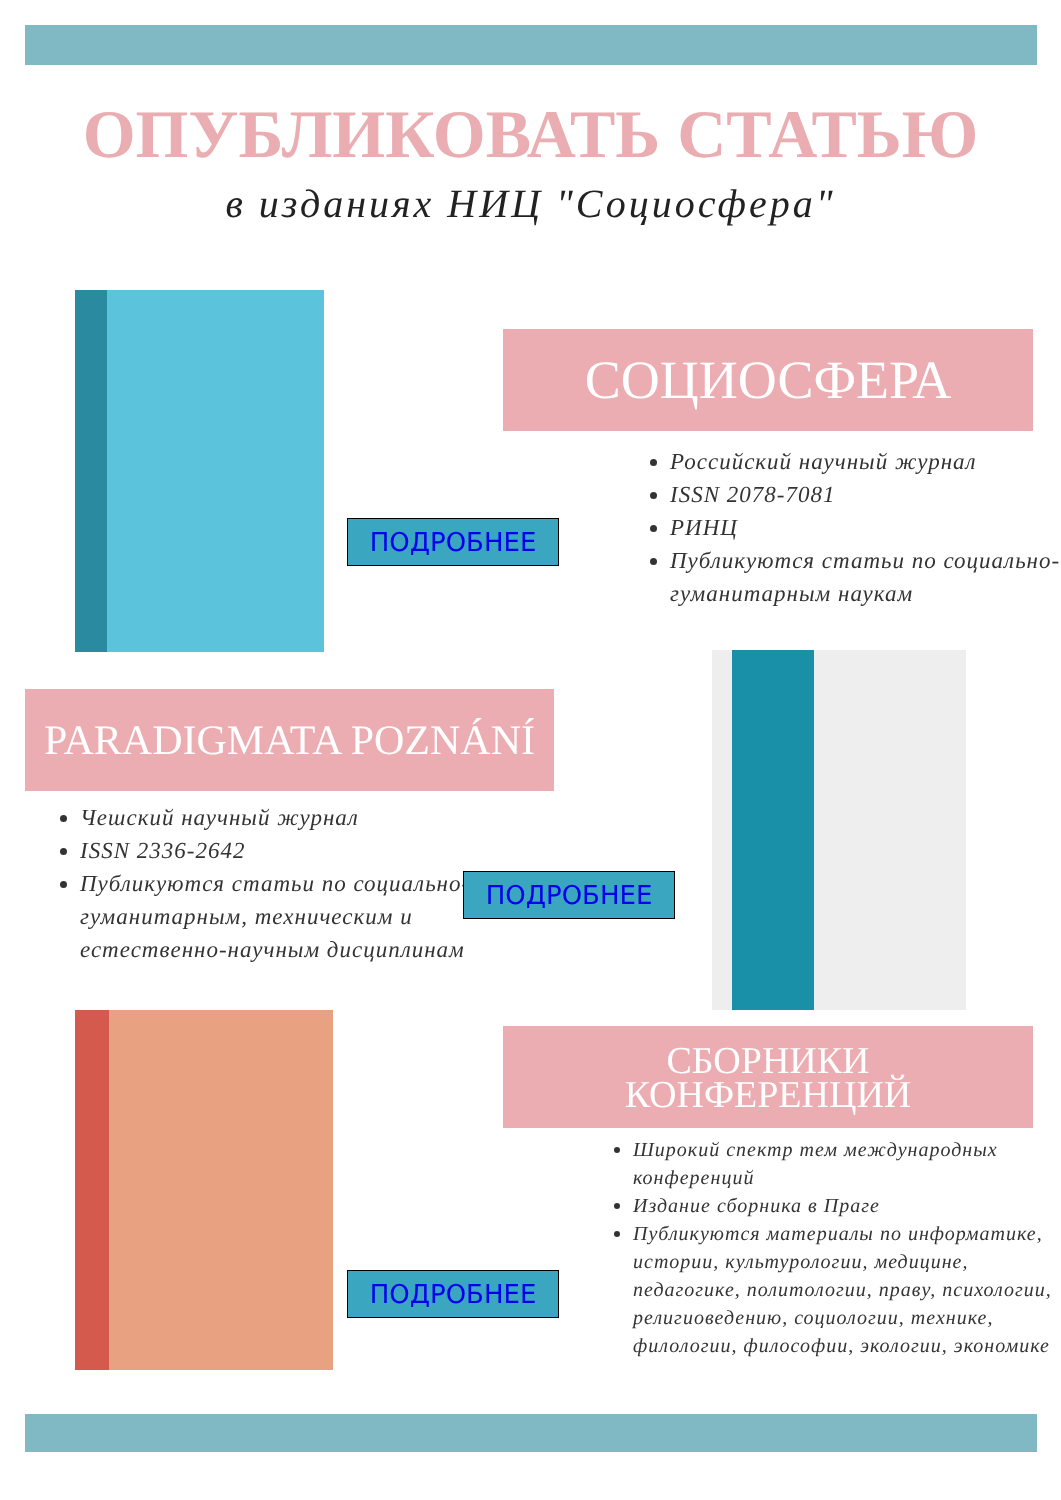ОПУБЛИКОВАТЬ СТАТЬЮ
в изданиях НИЦ "Социосфера"
СОЦИОСФЕРА
ПОДРОБНЕЕ
Российский научный журнал
ISSN 2078-7081
РИНЦ
Публикуются статьи по социально-гуманитарным наукам
PARADIGMATA POZNÁNÍ
Чешский научный журнал
ISSN 2336-2642
Публикуются статьи по социально-гуманитарным, техническим и естественно-научным дисциплинам
ПОДРОБНЕЕ
СБОРНИКИ
КОНФЕРЕНЦИЙ
ПОДРОБНЕЕ
Широкий спектр тем международных конференций
Издание сборника в Праге
Публикуются материалы по информатике, истории, культурологии, медицине, педагогике, политологии, праву, психологии, религиоведению, социологии, технике, филологии, философии, экологии, экономике